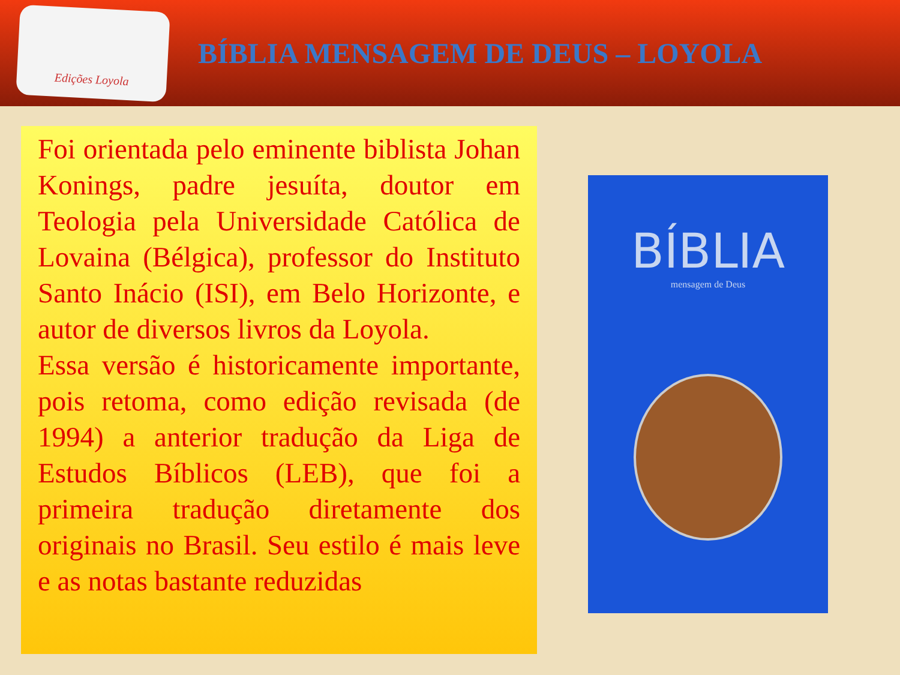Edições Loyola
BÍBLIA MENSAGEM DE DEUS – LOYOLA
Foi orientada pelo eminente biblista Johan Konings, padre jesuíta, doutor em Teologia pela Universidade Católica de Lovaina (Bélgica), professor do Instituto Santo Inácio (ISI), em Belo Horizonte, e autor de diversos livros da Loyola.
Essa versão é historicamente importante, pois retoma, como edição revisada (de 1994) a anterior tradução da Liga de Estudos Bíblicos (LEB), que foi a primeira tradução diretamente dos originais no Brasil. Seu estilo é mais leve e as notas bastante reduzidas
BÍBLIA
mensagem de Deus